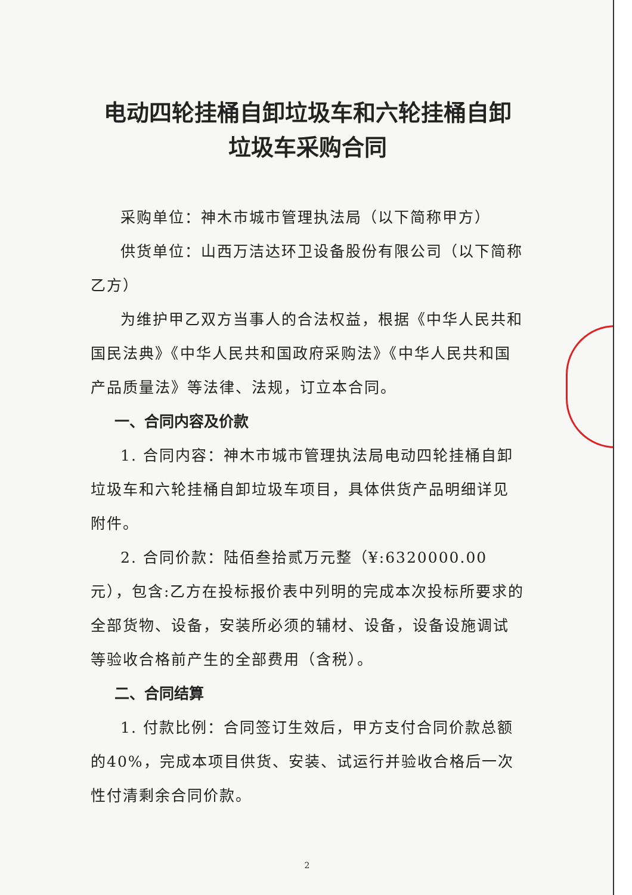电动四轮挂桶自卸垃圾车和六轮挂桶自卸
垃圾车采购合同
采购单位：神木市城市管理执法局（以下简称甲方）
供货单位：山西万洁达环卫设备股份有限公司（以下简称乙方）
为维护甲乙双方当事人的合法权益，根据《中华人民共和国民法典》《中华人民共和国政府采购法》《中华人民共和国产品质量法》等法律、法规，订立本合同。
一、合同内容及价款
1. 合同内容：神木市城市管理执法局电动四轮挂桶自卸垃圾车和六轮挂桶自卸垃圾车项目，具体供货产品明细详见附件。
2. 合同价款：陆佰叁拾贰万元整（¥:6320000.00 元），包含:乙方在投标报价表中列明的完成本次投标所要求的全部货物、设备，安装所必须的辅材、设备，设备设施调试等验收合格前产生的全部费用（含税）。
二、合同结算
1. 付款比例：合同签订生效后，甲方支付合同价款总额的40%，完成本项目供货、安装、试运行并验收合格后一次性付清剩余合同价款。
2